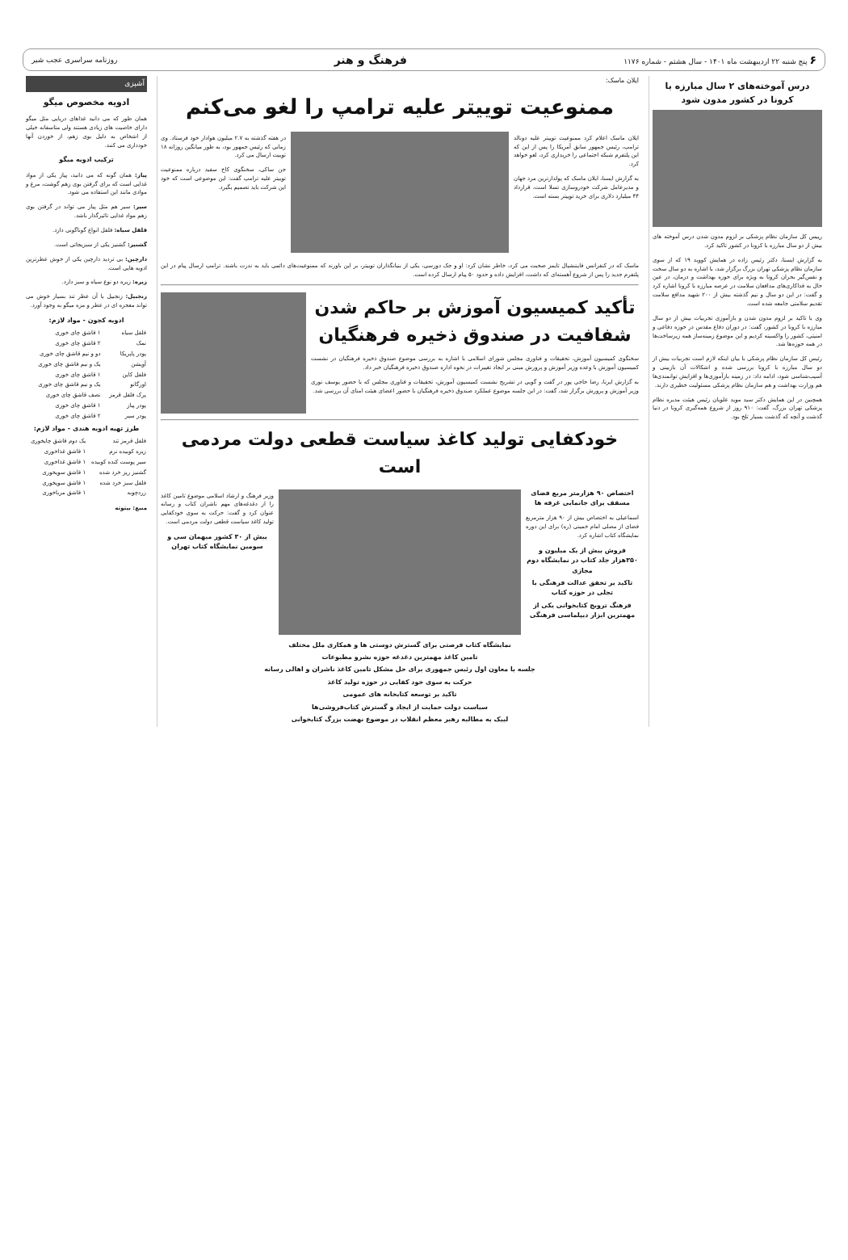۶ پنج شنبه ۲۲ اردیبهشت ماه ۱۴۰۱ - سال هشتم - شماره ۱۱۷۶ فرهنگ و هنر روزنامه سراسری عجب شیر
درس آموخته‌های ۲ سال مبارزه با کرونا در کشور مدون شود
رییس کل سازمان نظام پزشکی بر لزوم مدون شدن درس آموخته های بیش از دو سال مبارزه با کرونا در کشور تاکید کرد.
به گزارش ایسنا، دکتر رئیس زاده در همایش کووید ۱۹ که از سوی سازمان نظام پزشکی تهران بزرگ برگزار شد، با اشاره به دو سال سخت و نفس‌گیر بحران کرونا به ویژه برای حوزه بهداشت و درمان، در عین حال به فداکاری‌های مدافعان سلامت در عرصه مبارزه با کرونا اشاره کرد و گفت: در این دو سال و نیم گذشته بیش از ۲۰۰ شهید مدافع سلامت تقدیم سلامتی جامعه شده است.
وی با تاکید بر لزوم مدون شدن و بازآموزی تجربیات بیش از دو سال مبارزه با کرونا در کشور، گفت: در دوران دفاع مقدس در حوزه دفاعی و امنیتی، کشور را واکسینه کردیم و این موضوع زمینه‌ساز همه زیرساخت‌ها در همه حوزه‌ها شد.
رئیس کل سازمان نظام پزشکی با بیان اینکه لازم است تجربیات بیش از دو سال مبارزه با کرونا بررسی شده و اشکالات آن بازبینی و آسیب‌شناسی شود، ادامه داد: در زمینه بازآموزی‌ها و افزایش توانمندی‌ها هم وزارت بهداشت و هم سازمان نظام پزشکی مسئولیت خطیری دارند.
همچنین در این همایش دکتر سید موید علویان رئیس هیئت مدیره نظام پزشکی تهران بزرگ، گفت: ۹۱۰ روز از شروع همه‌گیری کرونا در دنیا گذشت و آنچه که گذشت بسیار تلخ بود.
ایلان ماسک:
ممنوعیت توییتر علیه ترامپ را لغو می‌کنم
ایلان ماسک اعلام کرد ممنوعیت توییتر علیه دونالد ترامپ، رئیس جمهور سابق آمریکا را پس از این که این پلتفرم شبکه اجتماعی را خریداری کرد، لغو خواهد کرد.
به گزارش ایسنا، ایلان ماسک که پولدارترین مرد جهان و مدیرعامل شرکت خودروسازی تسلا است، قرارداد ۴۴ میلیارد دلاری برای خرید توییتر بسته است.
در هفته گذشته به ۲.۷ میلیون هوادار خود فرستاد. وی زمانی که رئیس جمهور بود، به طور میانگین روزانه ۱۸ توییت ارسال می کرد.
جن ساکی، سخنگوی کاخ سفید درباره ممنوعیت توییتر علیه ترامپ گفت: این موضوعی است که خود این شرکت باید تصمیم بگیرد.
ماسک که در کنفرانس فایننشیال تایمز صحبت می کرد، خاطر نشان کرد: او و جک دورسی، یکی از بنیانگذاران توییتر، بر این باورند که ممنوعیت‌های دائمی باید به ندرت باشند. ترامپ ارسال پیام در این پلتفرم جدید را پس از شروع آهسته‌ای که داشت، افزایش داده و حدود ۵۰ پیام ارسال کرده است.
تأکید کمیسیون آموزش بر حاکم شدن شفافیت در صندوق ذخیره فرهنگیان
سخنگوی کمیسیون آموزش، تحقیقات و فناوری مجلس شورای اسلامی با اشاره به بررسی موضوع صندوق ذخیره فرهنگیان در نشست کمیسیون آموزش با وعده وزیر آموزش و پرورش مبنی بر ایجاد تغییرات در نحوه اداره صندوق ذخیره فرهنگیان خبر داد.
به گزارش ایرنا، رضا حاجی پور در گفت و گویی در تشریح نشست کمیسیون آموزش، تحقیقات و فناوری مجلس که با حضور یوسف نوری وزیر آموزش و پرورش برگزار شد، گفت: در این جلسه موضوع عملکرد صندوق ذخیره فرهنگیان با حضور اعضای هیئت امنای آن بررسی شد.
خودکفایی تولید کاغذ سیاست قطعی دولت مردمی است
اختصاص ۹۰ هزارمتر مربع فضای مسقف برای جانمایی غرفه ها
اسماعیلی به اختصاص بیش از ۹۰ هزار مترمربع فضای از مصلی امام خمینی (ره) برای این دوره نمایشگاه کتاب اشاره کرد.
فروش بیش از یک میلیون و ۳۵۰هزار جلد کتاب در نمایشگاه دوم مجازی
تاکید بر تحقق عدالت فرهنگی با تجلی در حوزه کتاب
فرهنگ ترویج کتابخوانی یکی از مهمترین ابزار دیپلماسی فرهنگی
وزیر فرهنگ و ارشاد اسلامی موضوع تامین کاغذ را از دغدغه‌های مهم ناشران کتاب و رسانه عنوان کرد و گفت: حرکت به سوی خودکفایی تولید کاغذ سیاست قطعی دولت مردمی است.
بیش از ۳۰ کشور میهمان سی و سومین نمایشگاه کتاب تهران
نمایشگاه کتاب فرصتی برای گسترش دوستی ها و همکاری ملل مختلف
تامین کاغذ مهمترین دغدغه حوزه نشرو مطبوعات
جلسه با معاون اول رئیس جمهوری برای حل مشکل تامین کاغذ ناشران و اهالی رسانه
حرکت به سوی خود کفایی در حوزه تولید کاغذ
تاکید بر توسعه کتابخانه های عمومی
سیاست دولت حمایت از ایجاد و گسترش کتاب‌فروشی‌ها
لبیک به مطالبه رهبر معظم انقلاب در موضوع نهضت بزرگ کتابخوانی
آشپزی
ادویه مخصوص میگو
همان طور که می دانید غذاهای دریایی مثل میگو دارای خاصیت های زیادی هستند ولی متاسفانه خیلی از اشخاص به دلیل بوی زهم، از خوردن آنها خودداری می کنند.
ترکیب ادویه میگو
پیاز: همان گونه که می دانید، پیاز یکی از مواد غذایی است که برای گرفتن بوی زهم گوشت، مرغ و موادی مانند این استفاده می شود.
سیر: سیر هم مثل پیاز می تواند در گرفتن بوی زهم مواد غذایی تاثیرگذار باشد.
فلفل سیاه: فلفل انواع گوناگونی دارد.
گشنیز: گشنیز یکی از سبزیجاتی است.
دارچین: بی تردید دارچین یکی از خوش عطرترین ادویه هایی است.
زیره: زیره دو نوع سیاه و سبز دارد.
زنجبیل: زنجبیل با آن عطر تند بسیار خوش می تواند معجزه ای در عطر و مزه میگو به وجود آورد.
ادویه کجون - مواد لازم:
| فلفل سیاه | ۱ قاشق چای خوری |
| نمک | ۲ قاشق چای خوری |
| پودر پاپریکا | دو و نیم قاشق چای خوری |
| آویشن | یک و نیم قاشق چای خوری |
| فلفل کاین | ۱ قاشق چای خوری |
| اورگانو | یک و نیم قاشق چای خوری |
| پرک فلفل قرمز | نصف قاشق چای خوری |
| پودر پیاز | ۱ قاشق چای خوری |
| پودر سیر | ۲ قاشق چای خوری |
طرز تهیه ادویه هندی - مواد لازم:
| فلفل قرمز تند | یک دوم قاشق چایخوری |
| زیره کوبیده نرم | ۱ قاشق غذاخوری |
| سیر پوست کنده کوبیده | ۱ قاشق غذاخوری |
| گشنیز ریز خرد شده | ۱ قاشق سوپخوری |
| فلفل سبز خرد شده | ۱ قاشق سوپخوری |
| زردچوبه | ۱ قاشق مرباخوری |
منبع: بیتوته